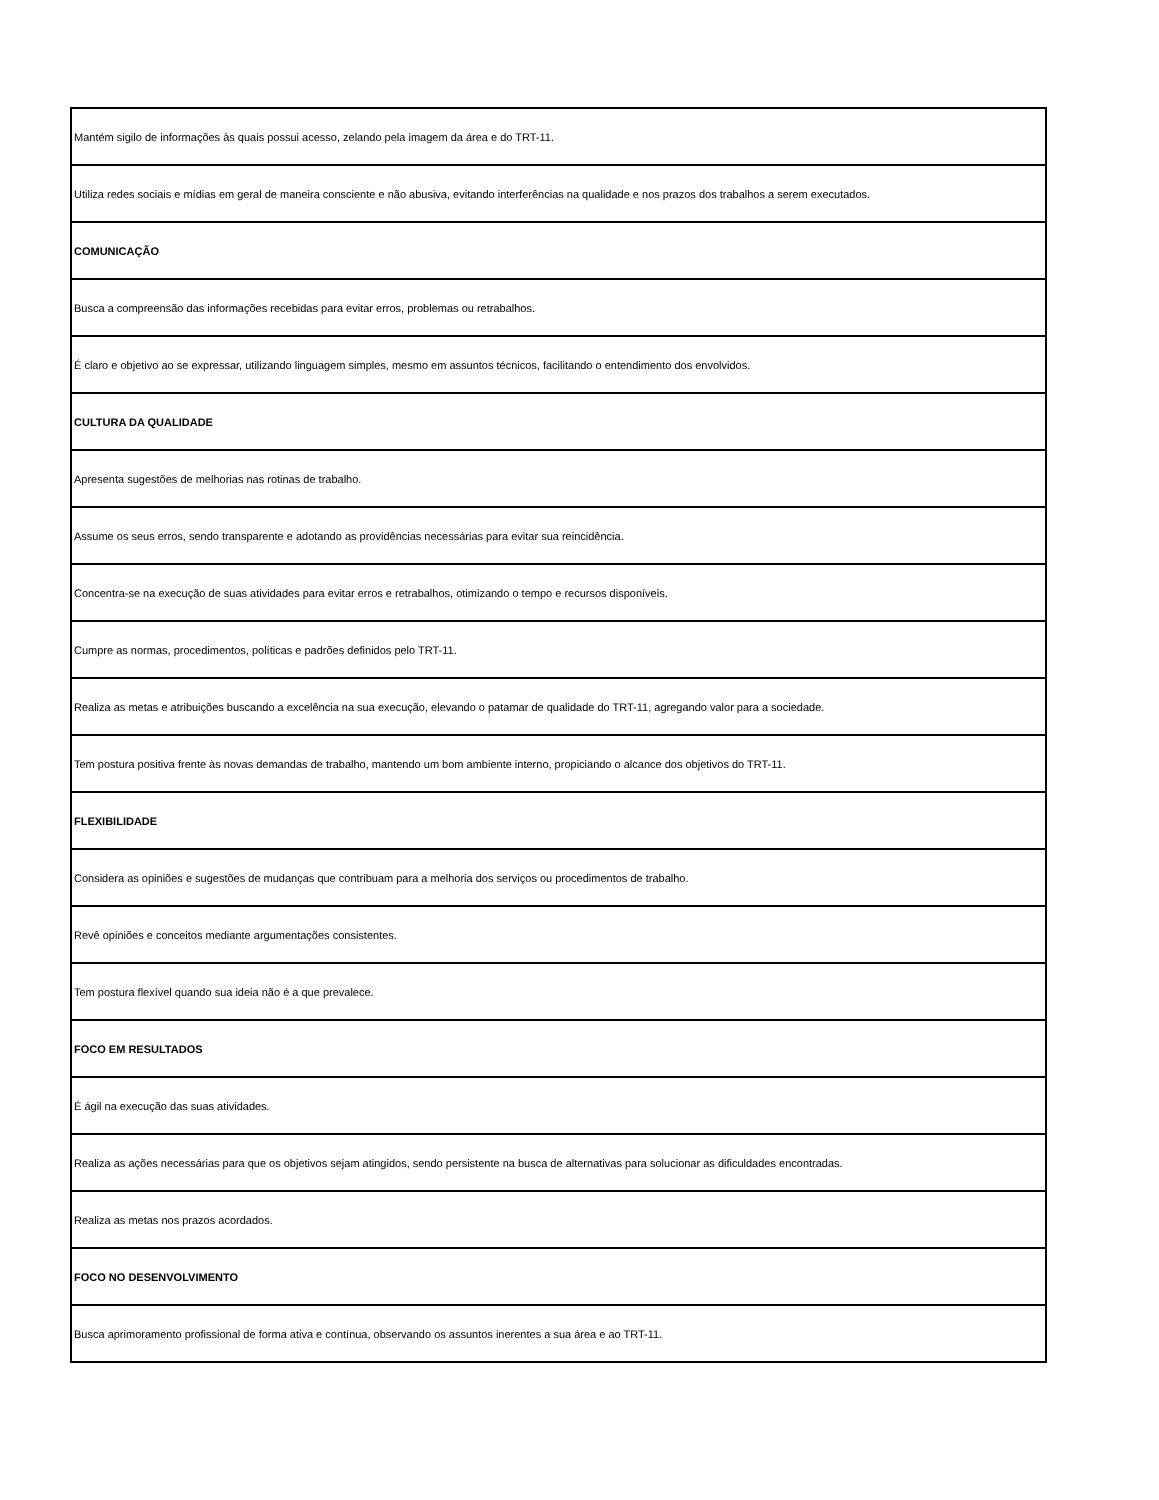| Mantém sigilo de informações às quais possui acesso, zelando pela imagem da área e do TRT-11. |
| Utiliza redes sociais e mídias em geral de maneira consciente e não abusiva, evitando interferências na qualidade e nos prazos dos trabalhos a serem executados. |
| COMUNICAÇÃO |
| Busca a compreensão das informações recebidas para evitar erros, problemas ou retrabalhos. |
| É claro e objetivo ao se expressar, utilizando linguagem simples, mesmo em assuntos técnicos, facilitando o entendimento dos envolvidos. |
| CULTURA DA QUALIDADE |
| Apresenta sugestões de melhorias nas rotinas de trabalho. |
| Assume os seus erros, sendo transparente e adotando as providências necessárias para evitar sua reincidência. |
| Concentra-se na execução de suas atividades para evitar erros e retrabalhos, otimizando o tempo e recursos disponíveis. |
| Cumpre as normas, procedimentos, políticas e padrões definidos pelo TRT-11. |
| Realiza as metas e atribuições buscando a excelência na sua execução, elevando o patamar de qualidade do TRT-11, agregando valor para a sociedade. |
| Tem postura positiva frente às novas demandas de trabalho, mantendo um bom ambiente interno, propiciando o alcance dos objetivos do TRT-11. |
| FLEXIBILIDADE |
| Considera as opiniões e sugestões de mudanças que contribuam para a melhoria dos serviços ou procedimentos de trabalho. |
| Revê opiniões e conceitos mediante argumentações consistentes. |
| Tem postura flexível quando sua ideia não é a que prevalece. |
| FOCO EM RESULTADOS |
| É ágil na execução das suas atividades. |
| Realiza as ações necessárias para que os objetivos sejam atingidos, sendo persistente na busca de alternativas para solucionar as dificuldades encontradas. |
| Realiza as metas nos prazos acordados. |
| FOCO NO DESENVOLVIMENTO |
| Busca aprimoramento profissional de forma ativa e contínua, observando os assuntos inerentes a sua área e ao TRT-11. |